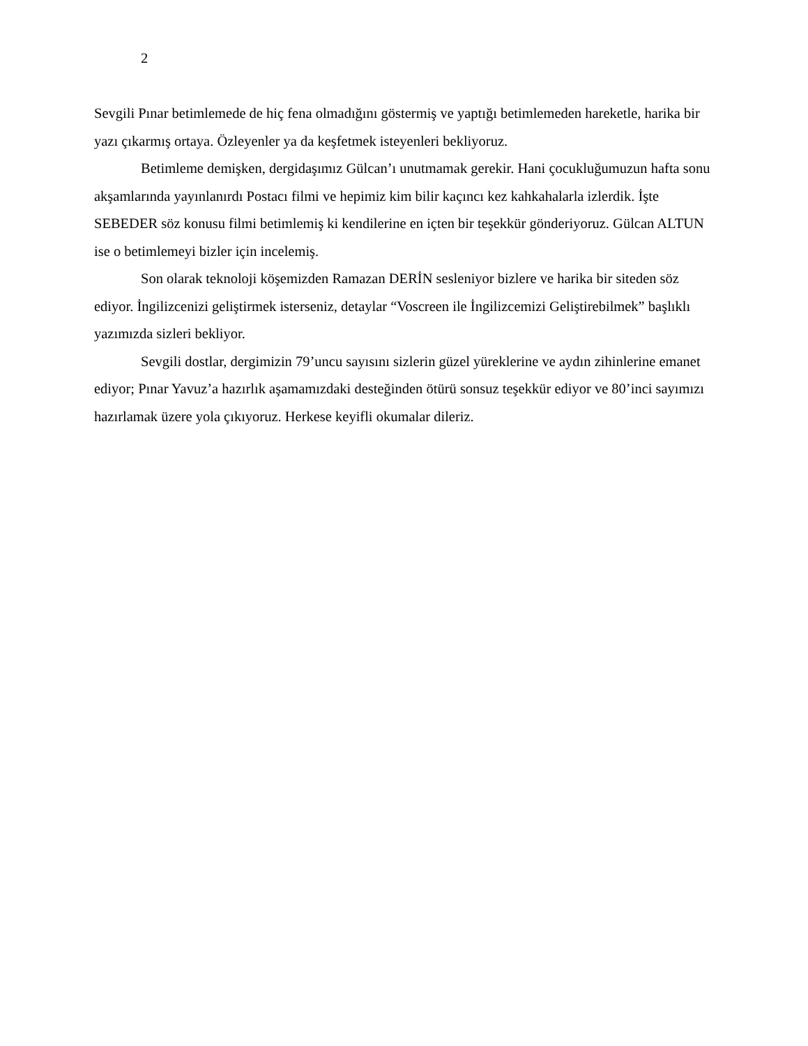2
Sevgili Pınar betimlemede de hiç fena olmadığını göstermiş ve yaptığı betimlemeden hareketle, harika bir yazı çıkarmış ortaya. Özleyenler ya da keşfetmek isteyenleri bekliyoruz.
Betimleme demişken, dergidaşımız Gülcan’ı unutmamak gerekir. Hani çocukluğumuzun hafta sonu akşamlarında yayınlanırdı Postacı filmi ve hepimiz kim bilir kaçıncı kez kahkahalarla izlerdik. İşte SEBEDER söz konusu filmi betimlemiş ki kendilerine en içten bir teşekkür gönderiyoruz. Gülcan ALTUN ise o betimlemeyi bizler için incelemiş.
Son olarak teknoloji köşemizden Ramazan DERİN sesleniyor bizlere ve harika bir siteden söz ediyor. İngilizcenizi geliştirmek isterseniz, detaylar “Voscreen ile İngilizcemizi Geliştirebilmek” başlıklı yazımızda sizleri bekliyor.
Sevgili dostlar, dergimizin 79’uncu sayısını sizlerin güzel yüreklerine ve aydın zihinlerine emanet ediyor; Pınar Yavuz’a hazırlık aşamamızdaki desteğinden ötürü sonsuz teşekkür ediyor ve 80’inci sayımızı hazırlamak üzere yola çıkıyoruz. Herkese keyifli okumalar dileriz.